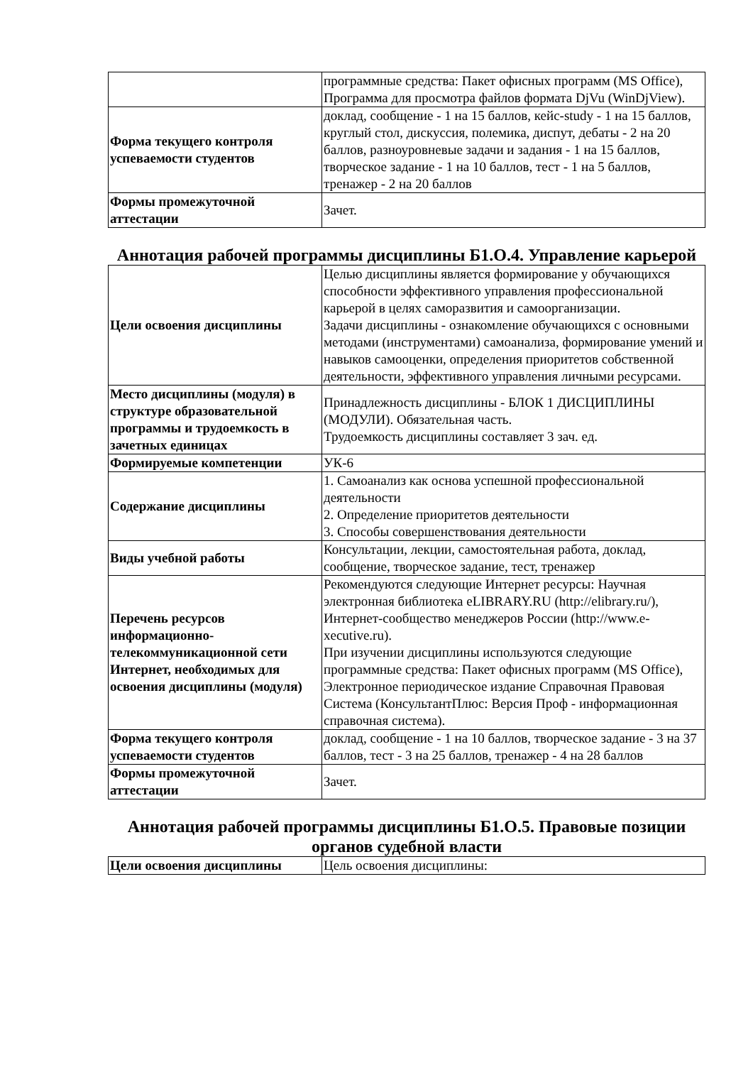| | программные средства: Пакет офисных программ (MS Office), Программа для просмотра файлов формата DjVu (WinDjView). |
| Форма текущего контроля успеваемости студентов | доклад, сообщение - 1 на 15 баллов, кейс-study - 1 на 15 баллов, круглый стол, дискуссия, полемика, диспут, дебаты - 2 на 20 баллов, разноуровневые задачи и задания - 1 на 15 баллов, творческое задание - 1 на 10 баллов, тест - 1 на 5 баллов, тренажер - 2 на 20 баллов |
| Формы промежуточной аттестации | Зачет. |
Аннотация рабочей программы дисциплины Б1.О.4. Управление карьерой
| Цели освоения дисциплины | Целью дисциплины является формирование у обучающихся способности эффективного управления профессиональной карьерой в целях саморазвития и самоорганизации. Задачи дисциплины - ознакомление обучающихся с основными методами (инструментами) самоанализа, формирование умений и навыков самооценки, определения приоритетов собственной деятельности, эффективного управления личными ресурсами. |
| Место дисциплины (модуля) в структуре образовательной программы и трудоемкость в зачетных единицах | Принадлежность дисциплины - БЛОК 1 ДИСЦИПЛИНЫ (МОДУЛИ). Обязательная часть. Трудоемкость дисциплины составляет 3 зач. ед. |
| Формируемые компетенции | УК-6 |
| Содержание дисциплины | 1. Самоанализ как основа успешной профессиональной деятельности 2. Определение приоритетов деятельности 3. Способы совершенствования деятельности |
| Виды учебной работы | Консультации, лекции, самостоятельная работа, доклад, сообщение, творческое задание, тест, тренажер |
| Перечень ресурсов информационно-телекоммуникационной сети Интернет, необходимых для освоения дисциплины (модуля) | Рекомендуются следующие Интернет ресурсы: Научная электронная библиотека eLIBRARY.RU (http://elibrary.ru/), Интернет-сообщество менеджеров России (http://www.e-xecutive.ru). При изучении дисциплины используются следующие программные средства: Пакет офисных программ (MS Office), Электронное периодическое издание Справочная Правовая Система (КонсультантПлюс: Версия Проф - информационная справочная система). |
| Форма текущего контроля успеваемости студентов | доклад, сообщение - 1 на 10 баллов, творческое задание - 3 на 37 баллов, тест - 3 на 25 баллов, тренажер - 4 на 28 баллов |
| Формы промежуточной аттестации | Зачет. |
Аннотация рабочей программы дисциплины Б1.О.5. Правовые позиции органов судебной власти
| Цели освоения дисциплины | Цель освоения дисциплины: |